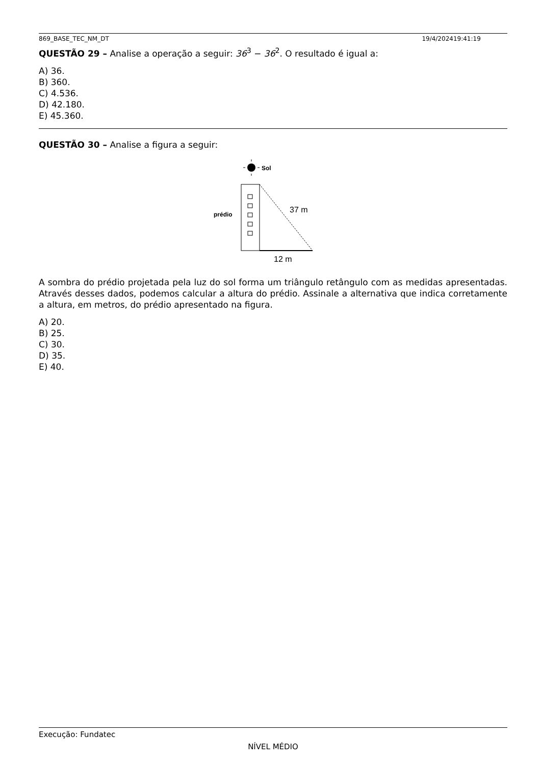869_BASE_TEC_NM_DT 19/4/202419:41:19
QUESTÃO 29 – Analise a operação a seguir: 36<sup>3</sup> − 36<sup>2</sup>. O resultado é igual a:
A) 36.
B) 360.
C) 4.536.
D) 42.180.
E) 45.360.
QUESTÃO 30 – Analise a figura a seguir:
Sol
prédio
37 m
12 m
A sombra do prédio projetada pela luz do sol forma um triângulo retângulo com as medidas apresentadas. Através desses dados, podemos calcular a altura do prédio. Assinale a alternativa que indica corretamente a altura, em metros, do prédio apresentado na figura.
A) 20.
B) 25.
C) 30.
D) 35.
E) 40.
Execução: Fundatec
NÍVEL MÉDIO